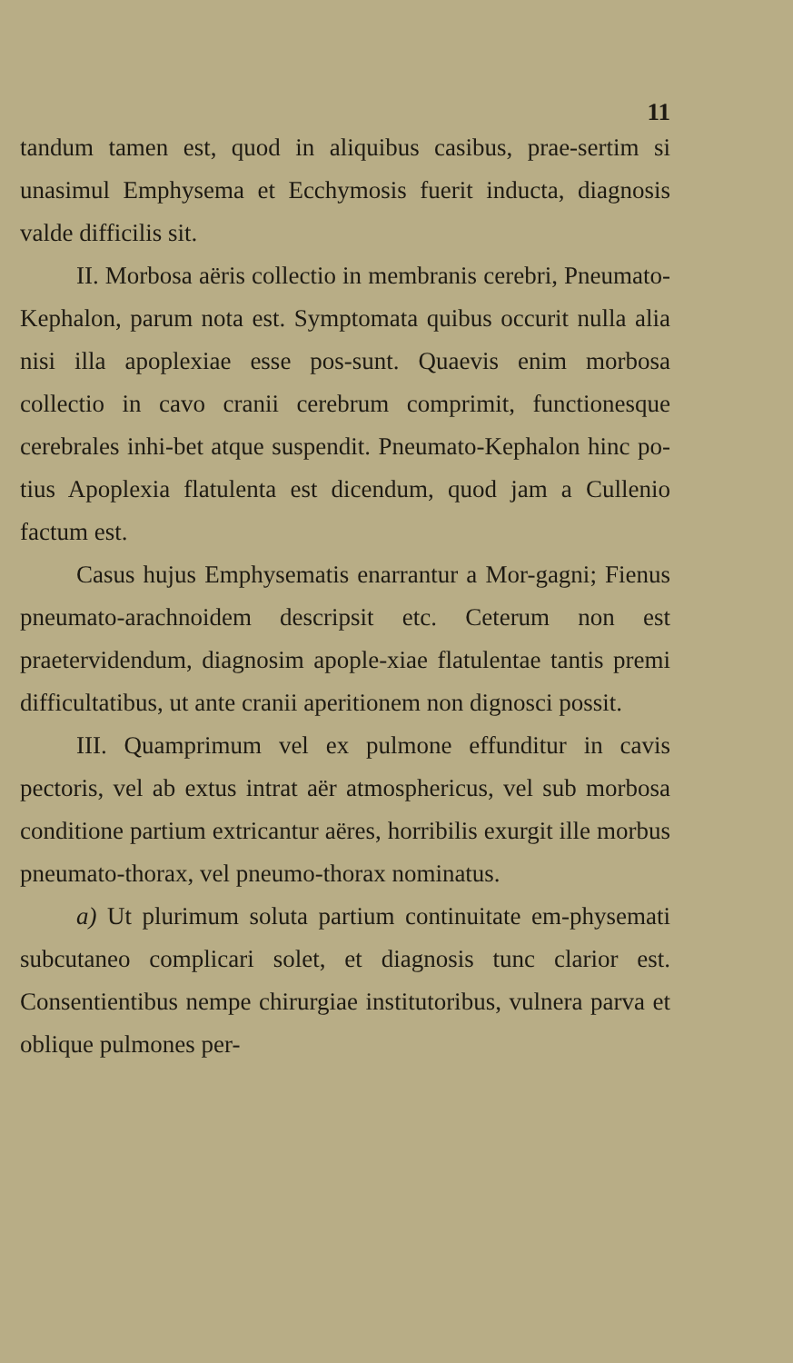11
tandum tamen est, quod in aliquibus casibus, prae-sertim si unasimul Emphysema et Ecchymosis fuerit inducta, diagnosis valde difficilis sit.
II. Morbosa aëris collectio in membranis cerebri, Pneumato-Kephalon, parum nota est. Symptomata quibus occurit nulla alia nisi illa apoplexiae esse pos-sunt. Quaevis enim morbosa collectio in cavo cranii cerebrum comprimit, functionesque cerebrales inhi-bet atque suspendit. Pneumato-Kephalon hinc po-tius Apoplexia flatulenta est dicendum, quod jam a Cullenio factum est.
Casus hujus Emphysematis enarrantur a Mor-gagni; Fienus pneumato-arachnoidem descripsit etc. Ceterum non est praetervidendum, diagnosim apople-xiae flatulentae tantis premi difficultatibus, ut ante cranii aperitionem non dignosci possit.
III. Quamprimum vel ex pulmone effunditur in cavis pectoris, vel ab extus intrat aër atmosphericus, vel sub morbosa conditione partium extricantur aëres, horribilis exurgit ille morbus pneumato-thorax, vel pneumo-thorax nominatus.
a) Ut plurimum soluta partium continuitate em-physemati subcutaneo complicari solet, et diagnosis tunc clarior est. Consentientibus nempe chirurgiae institutoribus, vulnera parva et oblique pulmones per-